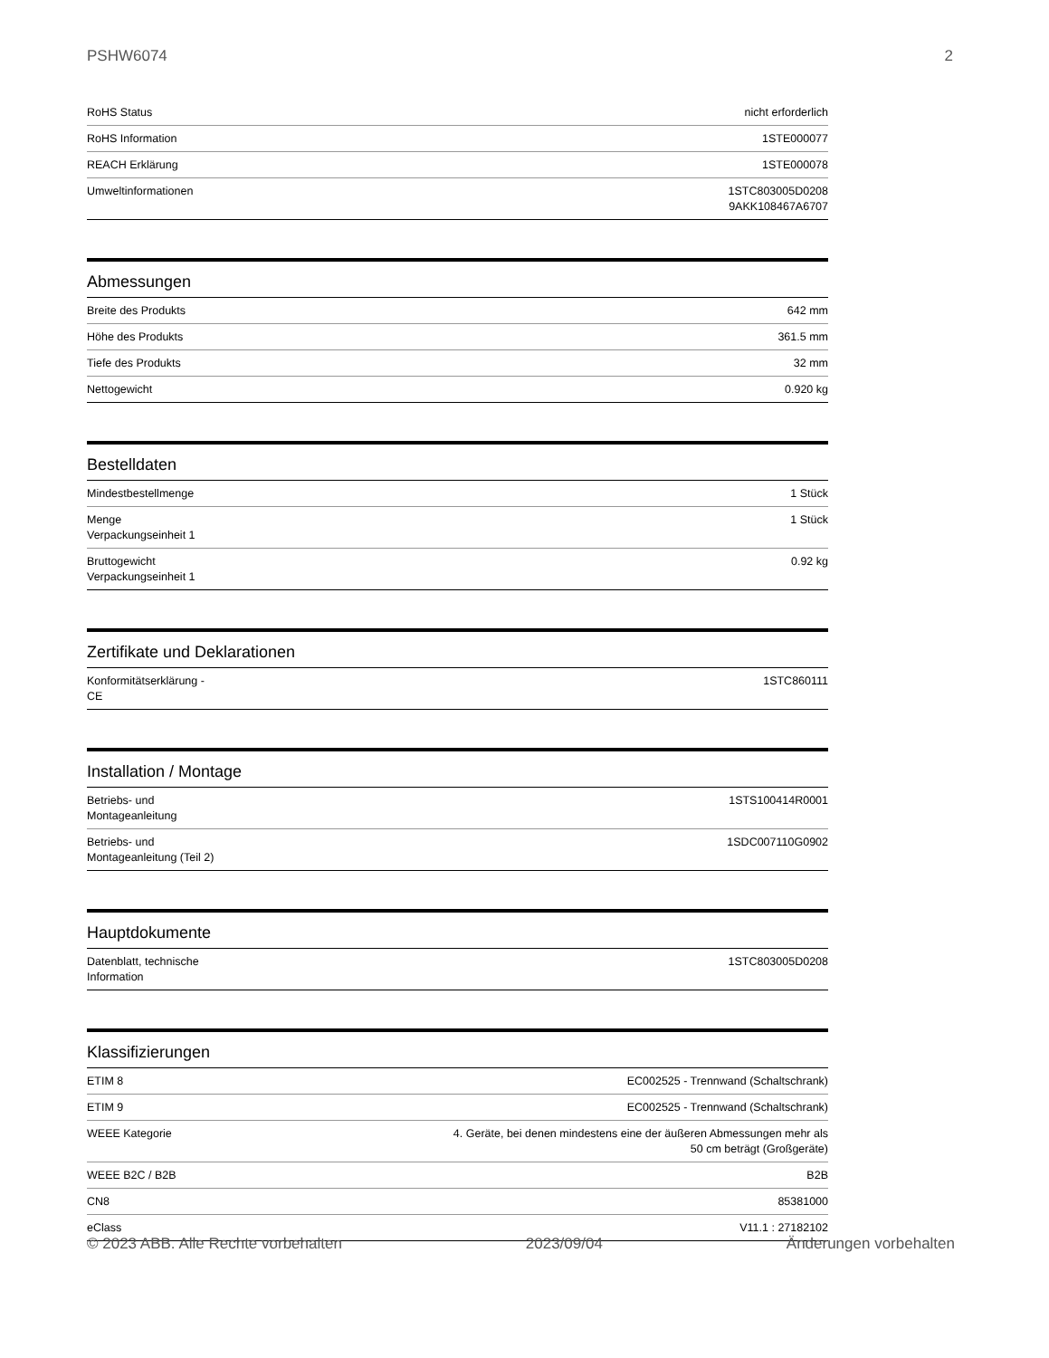PSHW6074 2
| RoHS Status | nicht erforderlich |
| RoHS Information | 1STE000077 |
| REACH Erklärung | 1STE000078 |
| Umweltinformationen | 1STC803005D0208 9AKK108467A6707 |
Abmessungen
| Breite des Produkts | 642 mm |
| Höhe des Produkts | 361.5 mm |
| Tiefe des Produkts | 32 mm |
| Nettogewicht | 0.920 kg |
Bestelldaten
| Mindestbestellmenge | 1 Stück |
| Menge Verpackungseinheit 1 | 1 Stück |
| Bruttogewicht Verpackungseinheit 1 | 0.92 kg |
Zertifikate und Deklarationen
| Konformitätserklärung - CE | 1STC860111 |
Installation / Montage
| Betriebs- und Montageanleitung | 1STS100414R0001 |
| Betriebs- und Montageanleitung (Teil 2) | 1SDC007110G0902 |
Hauptdokumente
| Datenblatt, technische Information | 1STC803005D0208 |
Klassifizierungen
| ETIM 8 | EC002525 - Trennwand (Schaltschrank) |
| ETIM 9 | EC002525 - Trennwand (Schaltschrank) |
| WEEE Kategorie | 4. Geräte, bei denen mindestens eine der äußeren Abmessungen mehr als 50 cm beträgt (Großgeräte) |
| WEEE B2C / B2B | B2B |
| CN8 | 85381000 |
| eClass | V11.1 : 27182102 |
© 2023 ABB. Alle Rechte vorbehalten 2023/09/04 Änderungen vorbehalten